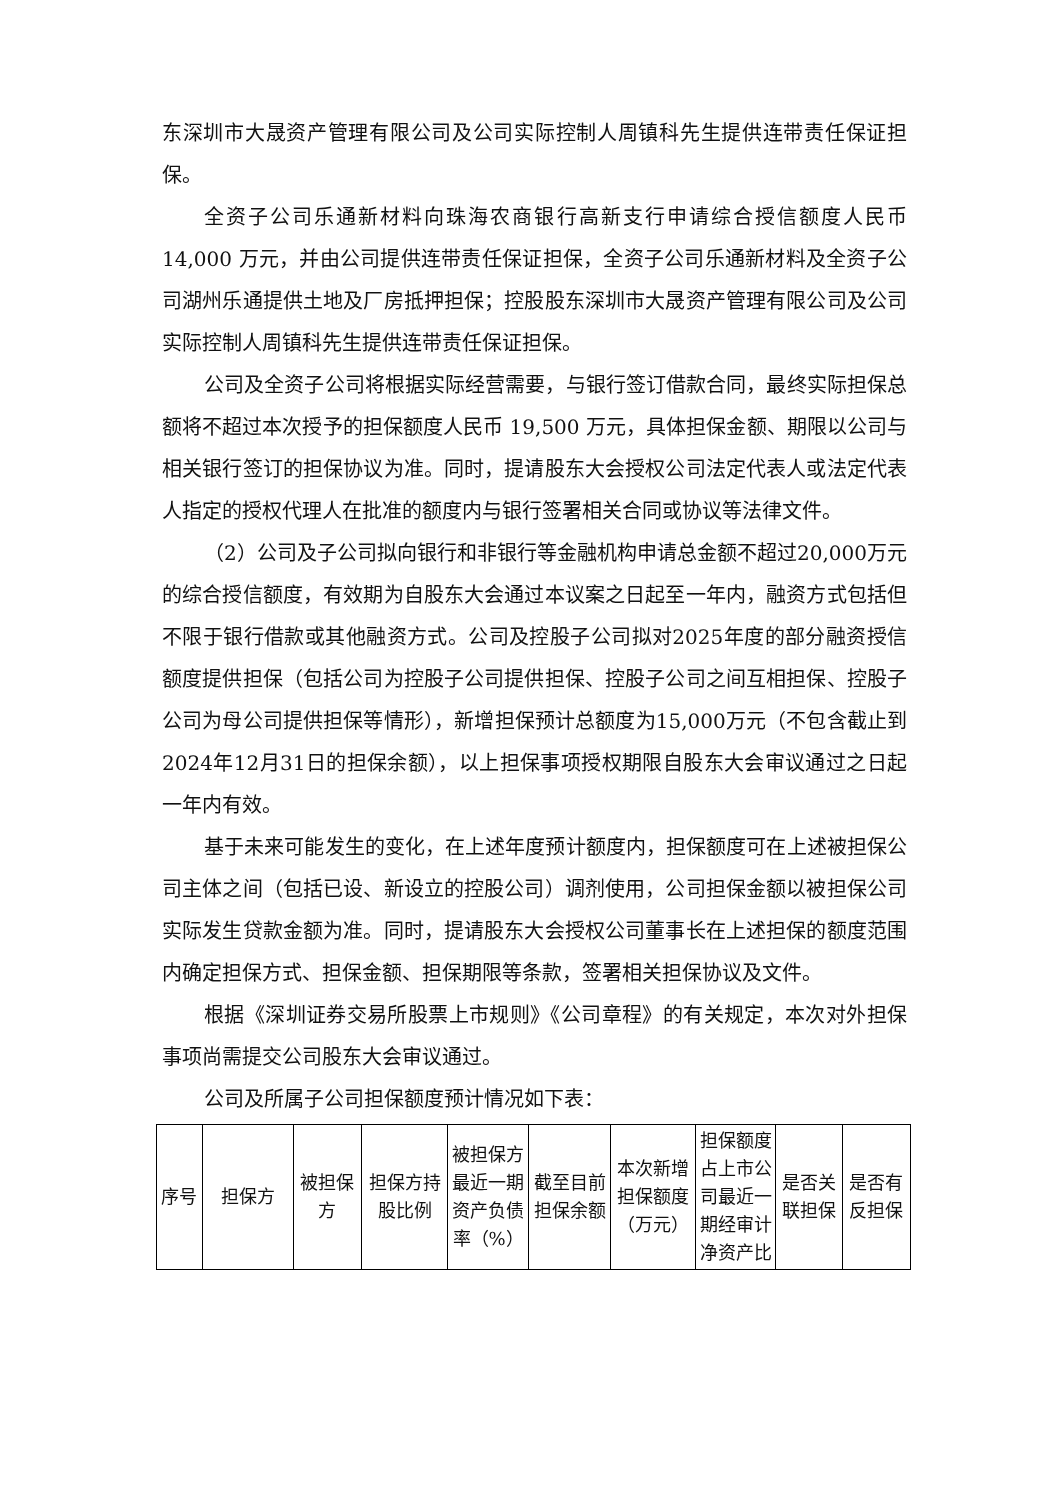东深圳市大晟资产管理有限公司及公司实际控制人周镇科先生提供连带责任保证担保。
全资子公司乐通新材料向珠海农商银行高新支行申请综合授信额度人民币14,000 万元，并由公司提供连带责任保证担保，全资子公司乐通新材料及全资子公司湖州乐通提供土地及厂房抵押担保；控股股东深圳市大晟资产管理有限公司及公司实际控制人周镇科先生提供连带责任保证担保。
公司及全资子公司将根据实际经营需要，与银行签订借款合同，最终实际担保总额将不超过本次授予的担保额度人民币 19,500 万元，具体担保金额、期限以公司与相关银行签订的担保协议为准。同时，提请股东大会授权公司法定代表人或法定代表人指定的授权代理人在批准的额度内与银行签署相关合同或协议等法律文件。
（2）公司及子公司拟向银行和非银行等金融机构申请总金额不超过20,000万元的综合授信额度，有效期为自股东大会通过本议案之日起至一年内，融资方式包括但不限于银行借款或其他融资方式。公司及控股子公司拟对2025年度的部分融资授信额度提供担保（包括公司为控股子公司提供担保、控股子公司之间互相担保、控股子公司为母公司提供担保等情形），新增担保预计总额度为15,000万元（不包含截止到2024年12月31日的担保余额），以上担保事项授权期限自股东大会审议通过之日起一年内有效。
基于未来可能发生的变化，在上述年度预计额度内，担保额度可在上述被担保公司主体之间（包括已设、新设立的控股公司）调剂使用，公司担保金额以被担保公司实际发生贷款金额为准。同时，提请股东大会授权公司董事长在上述担保的额度范围内确定担保方式、担保金额、担保期限等条款，签署相关担保协议及文件。
根据《深圳证券交易所股票上市规则》《公司章程》的有关规定，本次对外担保事项尚需提交公司股东大会审议通过。
公司及所属子公司担保额度预计情况如下表：
| 序号 | 担保方 | 被担保方 | 担保方持股比例 | 被担保方最近一期资产负债率（%） | 截至目前担保余额 | 本次新增担保额度（万元） | 担保额度占上市公司最近一期经审计净资产比 | 是否关联担保 | 是否有反担保 |
| --- | --- | --- | --- | --- | --- | --- | --- | --- | --- |